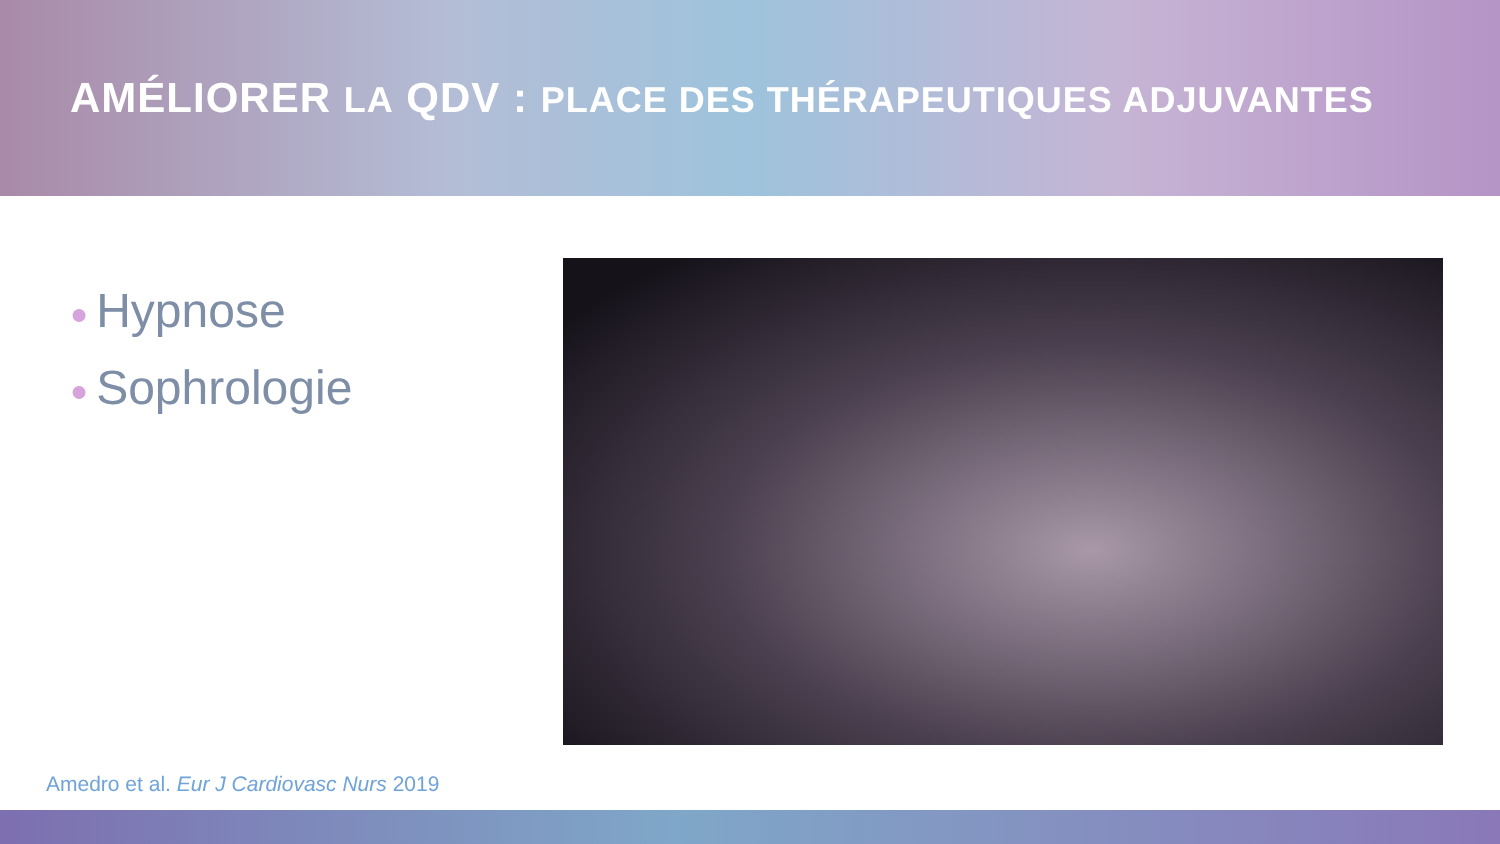AMÉLIORER LA QDV : PLACE DES THÉRAPEUTIQUES ADJUVANTES
● Hypnose
● Sophrologie
Amedro et al. Eur J Cardiovasc Nurs 2019